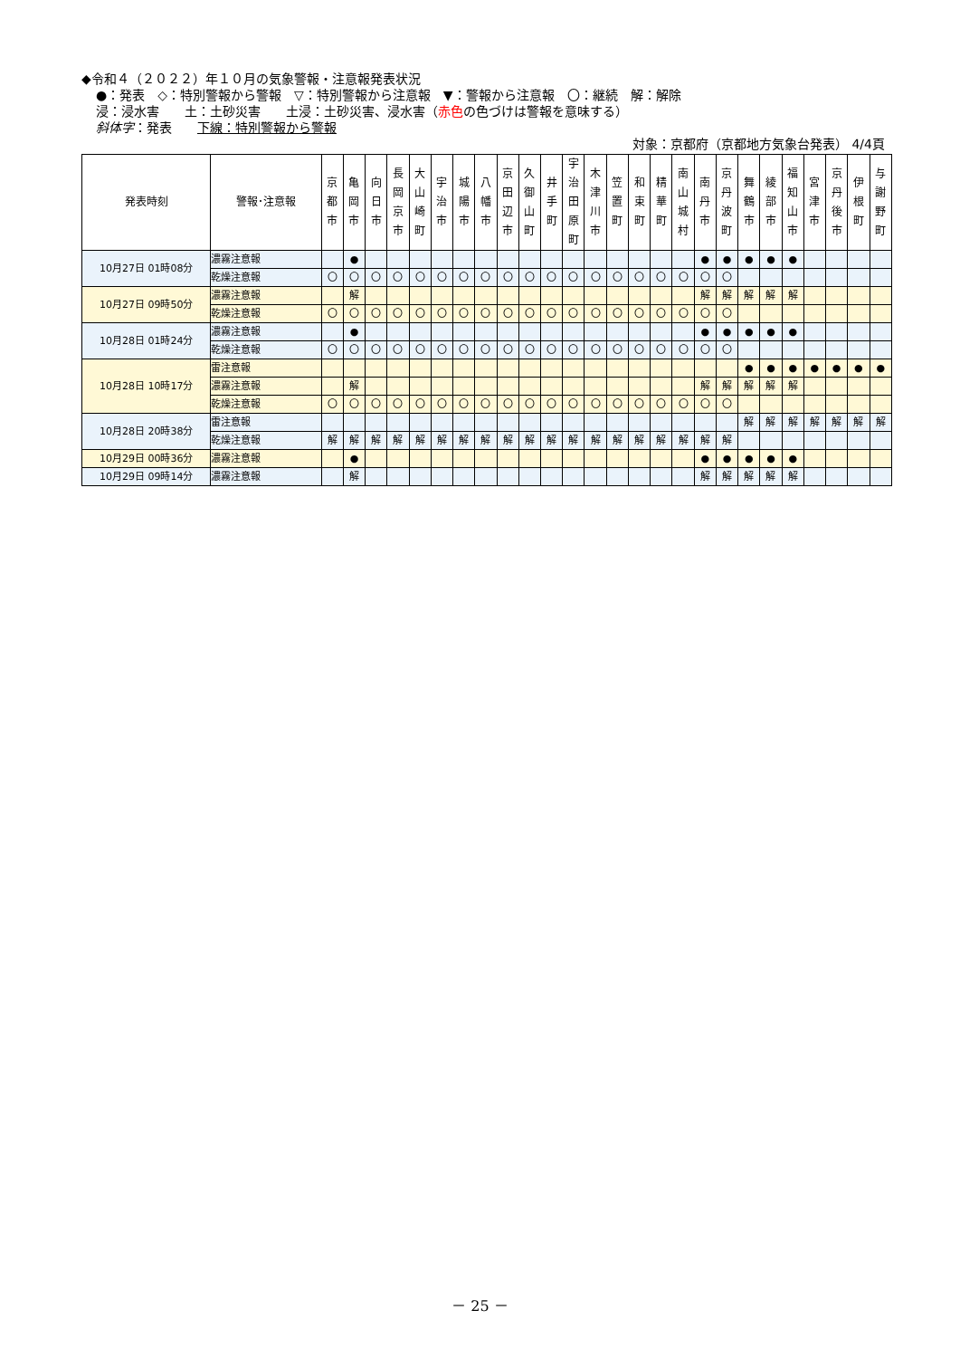◆令和４（２０２２）年１０月の気象警報・注意報発表状況
●：発表　◇：特別警報から警報　▽：特別警報から注意報　▼：警報から注意報　〇：継続　解：解除
浸：浸水害　　土：土砂災害　　土浸：土砂災害、浸水害（赤色の色づけは警報を意味する）
斜体字：発表　　下線：特別警報から警報
対象：京都府（京都地方気象台発表） 4/4頁
| 発表時刻 | 警報･注意報 | 京 都 市 | 亀 岡 市 | 向 日 市 | 長 岡 京 市 | 大 山 崎 町 | 宇 治 市 | 城 陽 市 | 八 幡 市 | 京 田 辺 市 | 久 御 山 町 | 井 手 町 | 宇 治 田 原 町 | 木 津 川 市 | 笠 置 町 | 和 束 町 | 精 華 町 | 南 山 城 村 | 南 丹 市 | 京 丹 波 町 | 舞 鶴 市 | 綾 部 市 | 福 知 山 市 | 宮 津 市 | 京 丹 後 市 | 伊 根 町 | 与 謝 野 町 |
| --- | --- | --- | --- | --- | --- | --- | --- | --- | --- | --- | --- | --- | --- | --- | --- | --- | --- | --- | --- | --- | --- | --- | --- | --- | --- | --- | --- |
| 10月27日 01時08分 | 濃霧注意報 | | ● | | | | | | | | | | | | | | | | ● | ● | ● | ● | ● | | | | |
| | 乾燥注意報 | 〇 | 〇 | 〇 | 〇 | 〇 | 〇 | 〇 | 〇 | 〇 | 〇 | 〇 | 〇 | 〇 | 〇 | 〇 | 〇 | 〇 | 〇 | 〇 | | | | | | | |
| 10月27日 09時50分 | 濃霧注意報 | | 解 | | | | | | | | | | | | | | | | 解 | 解 | 解 | 解 | 解 | | | | |
| | 乾燥注意報 | 〇 | 〇 | 〇 | 〇 | 〇 | 〇 | 〇 | 〇 | 〇 | 〇 | 〇 | 〇 | 〇 | 〇 | 〇 | 〇 | 〇 | 〇 | 〇 | | | | | | | |
| 10月28日 01時24分 | 濃霧注意報 | | ● | | | | | | | | | | | | | | | | ● | ● | ● | ● | ● | | | | |
| | 乾燥注意報 | 〇 | 〇 | 〇 | 〇 | 〇 | 〇 | 〇 | 〇 | 〇 | 〇 | 〇 | 〇 | 〇 | 〇 | 〇 | 〇 | 〇 | 〇 | 〇 | | | | | | | |
| 10月28日 10時17分 | 雷注意報 | | | | | | | | | | | | | | | | | | | | ● | ● | ● | ● | ● | ● | ● |
| | 濃霧注意報 | | 解 | | | | | | | | | | | | | | | | 解 | 解 | 解 | 解 | 解 | | | | |
| | 乾燥注意報 | 〇 | 〇 | 〇 | 〇 | 〇 | 〇 | 〇 | 〇 | 〇 | 〇 | 〇 | 〇 | 〇 | 〇 | 〇 | 〇 | 〇 | 〇 | 〇 | | | | | | | |
| 10月28日 20時38分 | 雷注意報 | | | | | | | | | | | | | | | | | | | | 解 | 解 | 解 | 解 | 解 | 解 | 解 |
| | 乾燥注意報 | 解 | 解 | 解 | 解 | 解 | 解 | 解 | 解 | 解 | 解 | 解 | 解 | 解 | 解 | 解 | 解 | 解 | 解 | 解 | | | | | | | |
| 10月29日 00時36分 | 濃霧注意報 | | ● | | | | | | | | | | | | | | | | ● | ● | ● | ● | ● | | | | |
| 10月29日 09時14分 | 濃霧注意報 | | 解 | | | | | | | | | | | | | | | | 解 | 解 | 解 | 解 | 解 | | | | |
－ 25 －